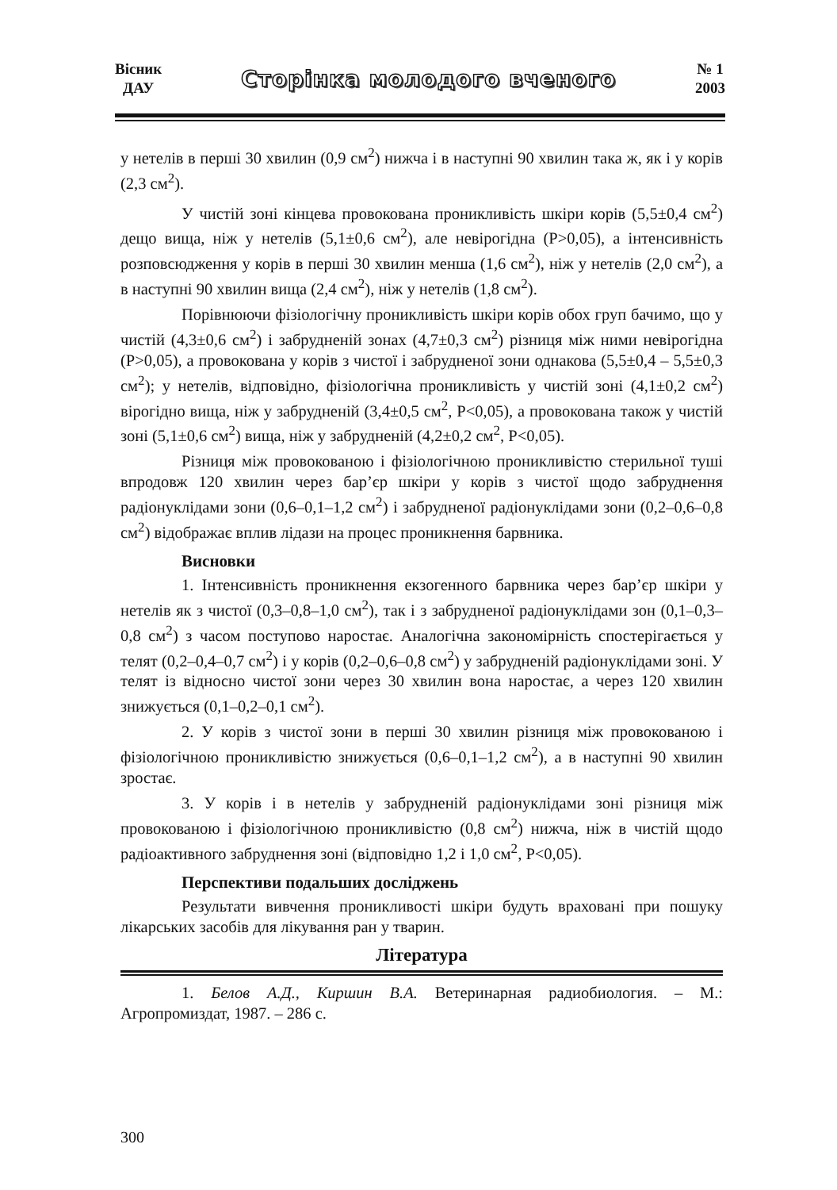Вісник
ДАУ
Сторінка молодого вченого
№ 1
2003
у нетелів в перші 30 хвилин (0,9 см<sup>2</sup>) нижча і в наступні 90 хвилин така ж, як і у корів (2,3 см<sup>2</sup>).
У чистій зоні кінцева провокована проникливість шкіри корів (5,5±0,4 см<sup>2</sup>) дещо вища, ніж у нетелів (5,1±0,6 см<sup>2</sup>), але невірогідна (Р>0,05), а інтенсивність розповсюдження у корів в перші 30 хвилин менша (1,6 см<sup>2</sup>), ніж у нетелів (2,0 см<sup>2</sup>), а в наступні 90 хвилин вища (2,4 см<sup>2</sup>), ніж у нетелів (1,8 см<sup>2</sup>).
Порівнюючи фізіологічну проникливість шкіри корів обох груп бачимо, що у чистій (4,3±0,6 см<sup>2</sup>) і забрудненій зонах (4,7±0,3 см<sup>2</sup>) різниця між ними невірогідна (Р>0,05), а провокована у корів з чистої і забрудненої зони однакова (5,5±0,4 – 5,5±0,3 см<sup>2</sup>); у нетелів, відповідно, фізіологічна проникливість у чистій зоні (4,1±0,2 см<sup>2</sup>) вірогідно вища, ніж у забрудненій (3,4±0,5 см<sup>2</sup>, Р<0,05), а провокована також у чистій зоні (5,1±0,6 см<sup>2</sup>) вища, ніж у забрудненій (4,2±0,2 см<sup>2</sup>, Р<0,05).
Різниця між провокованою і фізіологічною проникливістю стерильної туші впродовж 120 хвилин через бар’єр шкіри у корів з чистої щодо забруднення радіонуклідами зони (0,6–0,1–1,2 см<sup>2</sup>) і забрудненої радіонуклідами зони (0,2–0,6–0,8 см<sup>2</sup>) відображає вплив лідази на процес проникнення барвника.
Висновки
1. Інтенсивність проникнення екзогенного барвника через бар’єр шкіри у нетелів як з чистої (0,3–0,8–1,0 см<sup>2</sup>), так і з забрудненої радіонуклідами зон (0,1–0,3–0,8 см<sup>2</sup>) з часом поступово наростає. Аналогічна закономірність спостерігається у телят (0,2–0,4–0,7 см<sup>2</sup>) і у корів (0,2–0,6–0,8 см<sup>2</sup>) у забрудненій радіонуклідами зоні. У телят із відносно чистої зони через 30 хвилин вона наростає, а через 120 хвилин знижується (0,1–0,2–0,1 см<sup>2</sup>).
2. У корів з чистої зони в перші 30 хвилин різниця між провокованою і фізіологічною проникливістю знижується (0,6–0,1–1,2 см<sup>2</sup>), а в наступні 90 хвилин зростає.
3. У корів і в нетелів у забрудненій радіонуклідами зоні різниця між провокованою і фізіологічною проникливістю (0,8 см<sup>2</sup>) нижча, ніж в чистій щодо радіоактивного забруднення зоні (відповідно 1,2 і 1,0 см<sup>2</sup>, Р<0,05).
Перспективи подальших досліджень
Результати вивчення проникливості шкіри будуть враховані при пошуку лікарських засобів для лікування ран у тварин.
Література
1. Белов А.Д., Киршин В.А. Ветеринарная радиобиология. – М.: Агропромиздат, 1987. – 286 с.
300